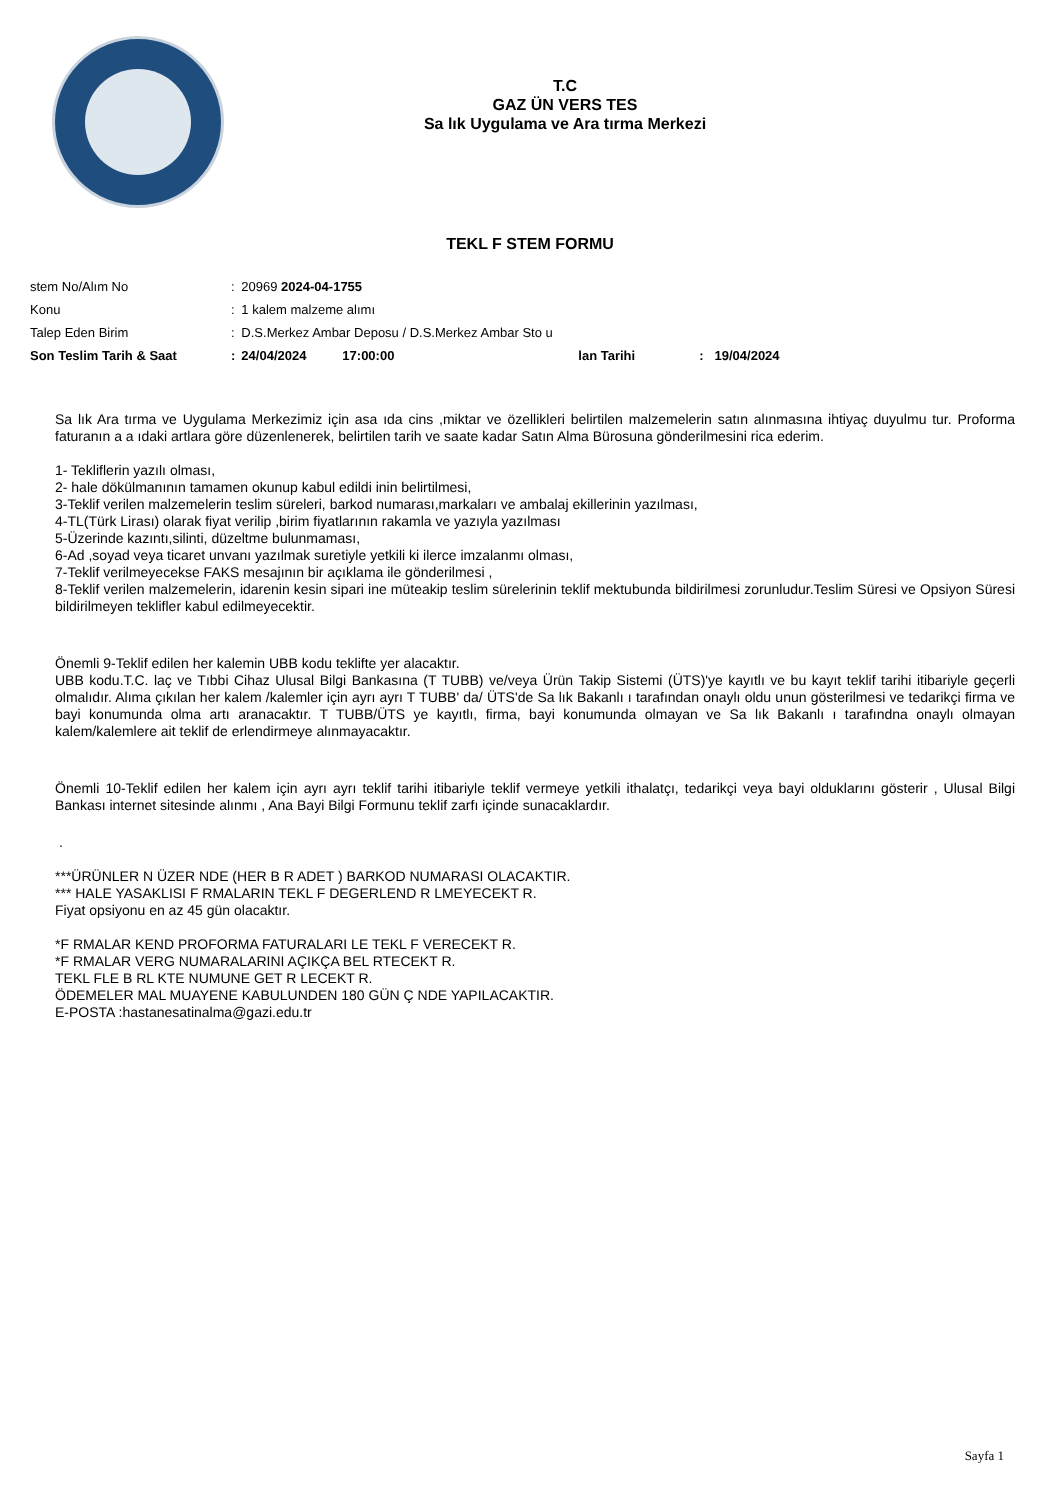T.C
GAZ ÜN VERS TES
Sa lık Uygulama ve Ara tırma Merkezi
TEKL F STEM FORMU
| stem No/Alım No | : | 20969 2024-04-1755 | | | |
| Konu | : | 1 kalem malzeme alımı | | | |
| Talep Eden Birim | : | D.S.Merkez Ambar Deposu / D.S.Merkez Ambar Sto u | | | |
| Son Teslim Tarih & Saat | : | 24/04/2024 | 17:00:00 | lan Tarihi | : 19/04/2024 |
Sa lık Ara tırma ve Uygulama Merkezimiz için asa ıda cins ,miktar ve özellikleri belirtilen malzemelerin satın alınmasına ihtiyaç duyulmu tur. Proforma faturanın a a ıdaki artlara göre düzenlenerek, belirtilen tarih ve saate kadar Satın Alma Bürosuna gönderilmesini rica ederim.
1- Tekliflerin yazılı olması,
2- hale dökülmanının tamamen okunup kabul edildi inin belirtilmesi,
3-Teklif verilen malzemelerin teslim süreleri, barkod numarası,markaları ve ambalaj ekillerinin yazılması,
4-TL(Türk Lirası) olarak fiyat verilip ,birim fiyatlarının rakamla ve yazıyla yazılması
5-Üzerinde kazıntı,silinti, düzeltme bulunmaması,
6-Ad ,soyad veya ticaret unvanı yazılmak suretiyle yetkili ki ilerce imzalanmı olması,
7-Teklif verilmeyecekse FAKS mesajının bir açıklama ile gönderilmesi ,
8-Teklif verilen malzemelerin, idarenin kesin sipari ine müteakip teslim sürelerinin teklif mektubunda bildirilmesi zorunludur.Teslim Süresi ve Opsiyon Süresi bildirilmeyen teklifler kabul edilmeyecektir.
Önemli 9-Teklif edilen her kalemin UBB kodu teklifte yer alacaktır.
UBB kodu.T.C. laç ve Tıbbi Cihaz Ulusal Bilgi Bankasına (T TUBB) ve/veya Ürün Takip Sistemi (ÜTS)'ye kayıtlı ve bu kayıt teklif tarihi itibariyle geçerli olmalıdır. Alıma çıkılan her kalem /kalemler için ayrı ayrı T TUBB' da/ ÜTS'de Sa lık Bakanlı ı tarafından onaylı oldu unun gösterilmesi ve tedarikçi firma ve bayi konumunda olma artı aranacaktır. T TUBB/ÜTS ye kayıtlı, firma, bayi konumunda olmayan ve Sa lık Bakanlı ı tarafındna onaylı olmayan kalem/kalemlere ait teklif de erlendirmeye alınmayacaktır.
Önemli 10-Teklif edilen her kalem için ayrı ayrı teklif tarihi itibariyle teklif vermeye yetkili ithalatçı, tedarikçi veya bayi olduklarını gösterir , Ulusal Bilgi Bankası internet sitesinde alınmı , Ana Bayi Bilgi Formunu teklif zarfı içinde sunacaklardır.
.
***ÜRÜNLER N ÜZER NDE (HER B R ADET ) BARKOD NUMARASI OLACAKTIR.
*** HALE YASAKLISI F RMALARIN TEKL F DEGERLEND R LMEYECEKT R.
Fiyat opsiyonu en az 45 gün olacaktır.
*F RMALAR KEND PROFORMA FATURALARI LE TEKL F VERECEKT R.
*F RMALAR VERG NUMARALARINI AÇIKÇA BEL RTECEKT R.
TEKL FLE B RL KTE NUMUNE GET R LECEKT R.
ÖDEMELER MAL MUAYENE KABULUNDEN 180 GÜN Ç NDE YAPILACAKTIR.
E-POSTA :hastanesatinalma@gazi.edu.tr
Sayfa 1